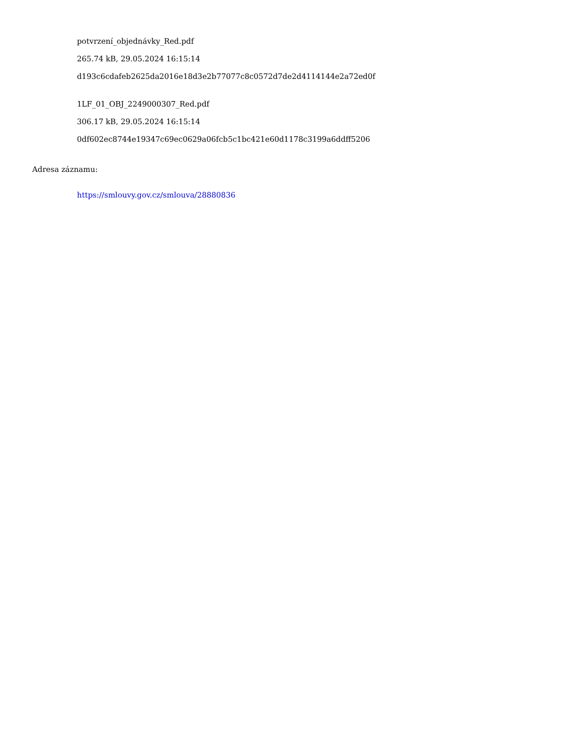potvrzení_objednávky_Red.pdf
265.74 kB, 29.05.2024 16:15:14
d193c6cdafeb2625da2016e18d3e2b77077c8c0572d7de2d4114144e2a72ed0f
1LF_01_OBJ_2249000307_Red.pdf
306.17 kB, 29.05.2024 16:15:14
0df602ec8744e19347c69ec0629a06fcb5c1bc421e60d1178c3199a6ddff5206
Adresa záznamu:
https://smlouvy.gov.cz/smlouva/28880836